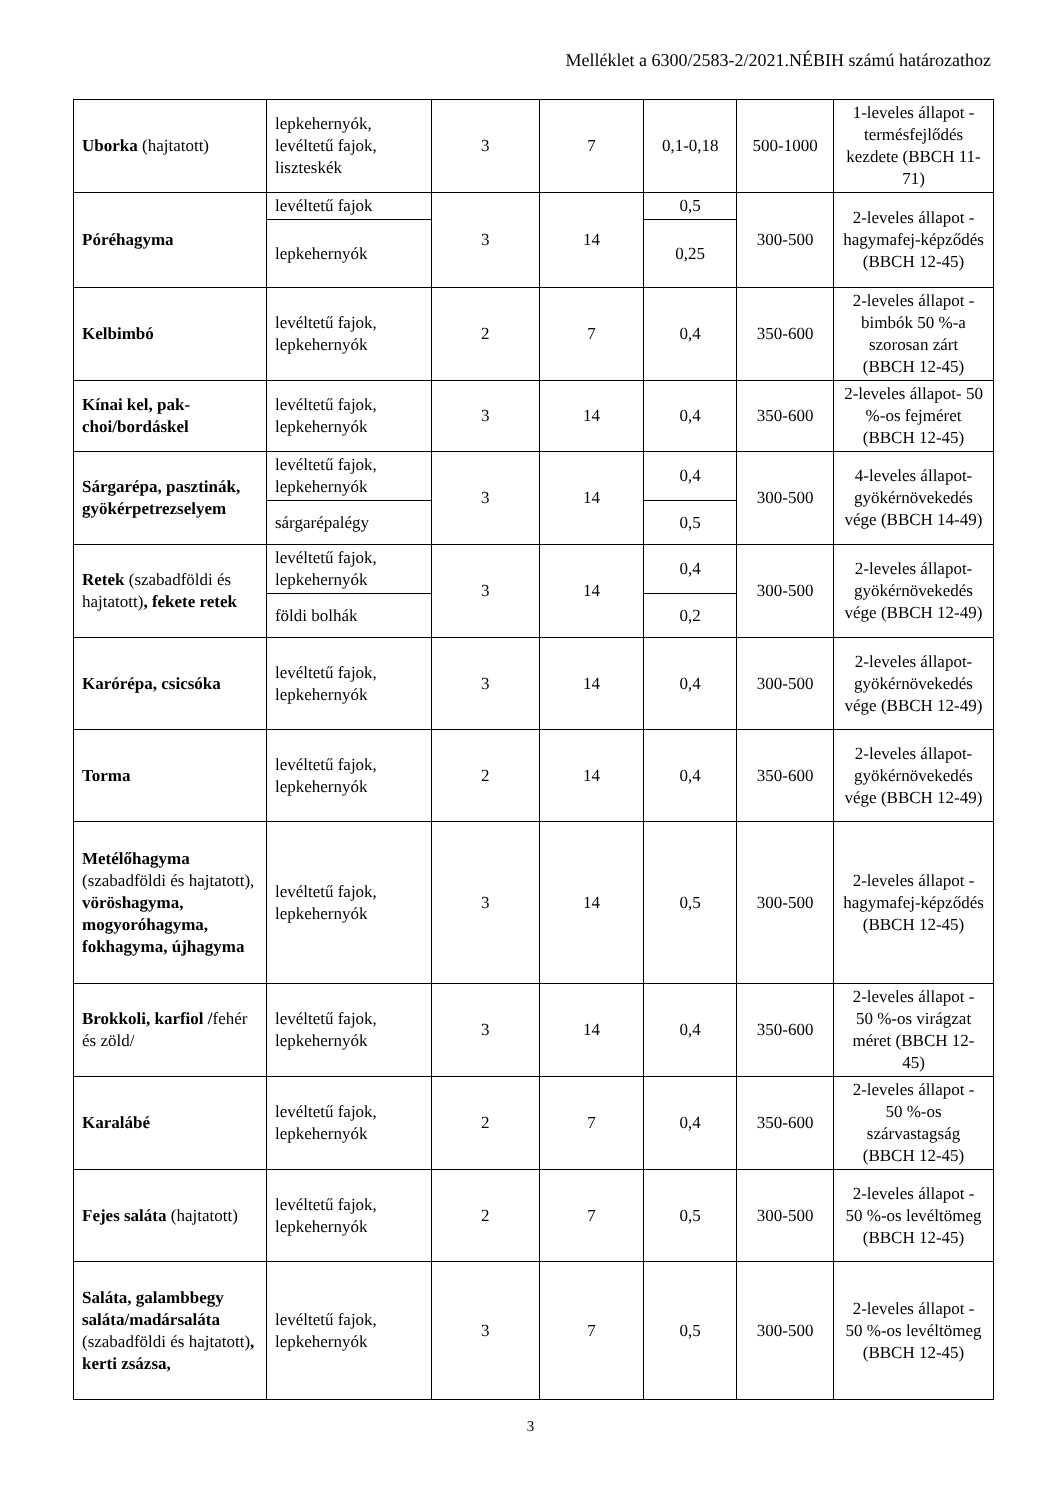Melléklet a 6300/2583-2/2021.NÉBIH számú határozathoz
| Uborka (hajtatott) | lepkehernyók, levéltetű fajok, liszteskék | 3 | 7 | 0,1-0,18 | 500-1000 | 1-leveles állapot - termésfejlődés kezdete (BBCH 11-71) |
| Póréhagyma | levéltetű fajok | 3 | 14 | 0,5 | 300-500 | 2-leveles állapot - hagymafej-képződés (BBCH 12-45) |
| | lepkehernyók | | | 0,25 | | |
| Kelbimbó | levéltetű fajok, lepkehernyók | 2 | 7 | 0,4 | 350-600 | 2-leveles állapot - bimbók 50 %-a szorosan zárt (BBCH 12-45) |
| Kínai kel, pak-choi/bordáskel | levéltetű fajok, lepkehernyók | 3 | 14 | 0,4 | 350-600 | 2-leveles állapot- 50 %-os fejméret (BBCH 12-45) |
| Sárgarépa, pasztinák, gyökérpetrezselyem | levéltetű fajok, lepkehernyók | 3 | 14 | 0,4 | 300-500 | 4-leveles állapot-gyökérnövekedés vége (BBCH 14-49) |
| | sárgarépalégy | | | 0,5 | | |
| Retek (szabadföldi és hajtatott) , fekete retek | levéltetű fajok, lepkehernyók | 3 | 14 | 0,4 | 300-500 | 2-leveles állapot-gyökérnövekedés vége (BBCH 12-49) |
| | földi bolhák | | | 0,2 | | |
| Karórépa, csicsóka | levéltetű fajok, lepkehernyók | 3 | 14 | 0,4 | 300-500 | 2-leveles állapot-gyökérnövekedés vége (BBCH 12-49) |
| Torma | levéltetű fajok, lepkehernyók | 2 | 14 | 0,4 | 350-600 | 2-leveles állapot-gyökérnövekedés vége (BBCH 12-49) |
| Metélőhagyma (szabadföldi és hajtatott), vöröshagyma, mogyoróhagyma, fokhagyma, újhagyma | levéltetű fajok, lepkehernyók | 3 | 14 | 0,5 | 300-500 | 2-leveles állapot - hagymafej-képződés (BBCH 12-45) |
| Brokkoli, karfiol / fehér és zöld/ | levéltetű fajok, lepkehernyók | 3 | 14 | 0,4 | 350-600 | 2-leveles állapot - 50 %-os virágzat méret (BBCH 12-45) |
| Karalábé | levéltetű fajok, lepkehernyók | 2 | 7 | 0,4 | 350-600 | 2-leveles állapot - 50 %-os szárvastagság (BBCH 12-45) |
| Fejes saláta (hajtatott) | levéltetű fajok, lepkehernyók | 2 | 7 | 0,5 | 300-500 | 2-leveles állapot - 50 %-os levéltömeg (BBCH 12-45) |
| Saláta, galambbegy saláta/madársaláta (szabadföldi és hajtatott) , kerti zsázsa, | levéltetű fajok, lepkehernyók | 3 | 7 | 0,5 | 300-500 | 2-leveles állapot - 50 %-os levéltömeg (BBCH 12-45) |
3